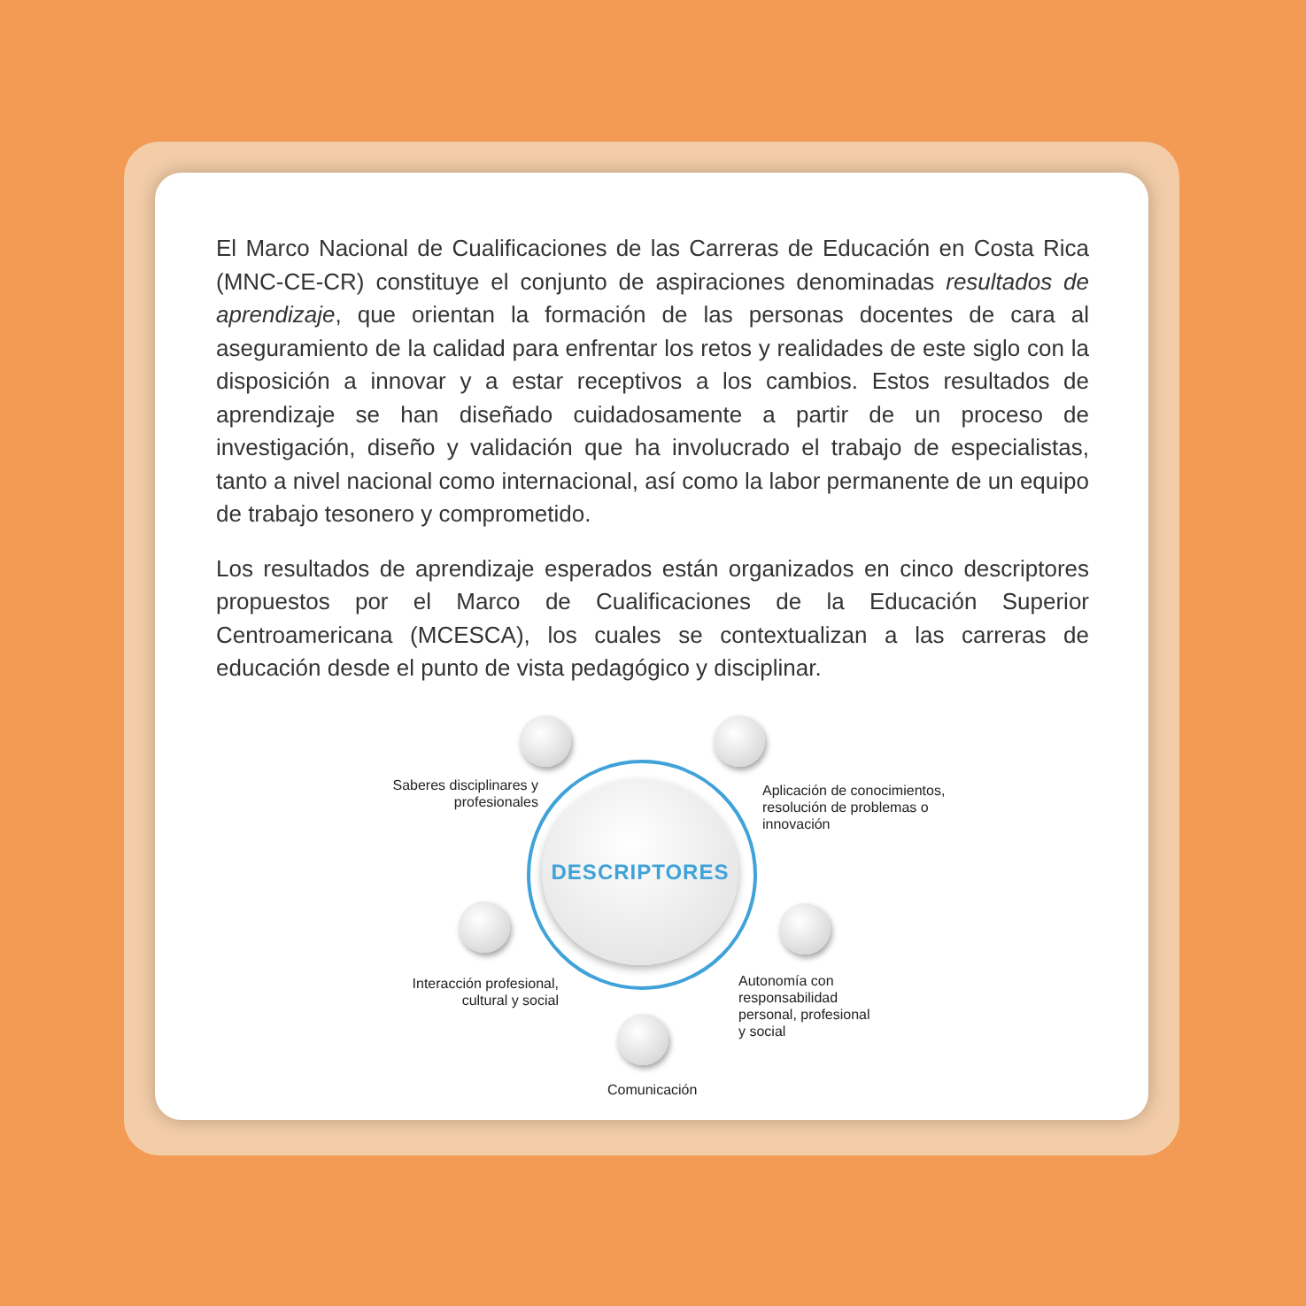El Marco Nacional de Cualificaciones de las Carreras de Educación en Costa Rica (MNC-CE-CR) constituye el conjunto de aspiraciones denominadas resultados de aprendizaje, que orientan la formación de las personas docentes de cara al aseguramiento de la calidad para enfrentar los retos y realidades de este siglo con la disposición a innovar y a estar receptivos a los cambios. Estos resultados de aprendizaje se han diseñado cuidadosamente a partir de un proceso de investigación, diseño y validación que ha involucrado el trabajo de especialistas, tanto a nivel nacional como internacional, así como la labor permanente de un equipo de trabajo tesonero y comprometido.
Los resultados de aprendizaje esperados están organizados en cinco descriptores propuestos por el Marco de Cualificaciones de la Educación Superior Centroamericana (MCESCA), los cuales se contextualizan a las carreras de educación desde el punto de vista pedagógico y disciplinar.
DESCRIPTORES
Saberes disciplinares y profesionales
Aplicación de conocimientos, resolución de problemas o innovación
Interacción profesional, cultural y social
Autonomía con responsabilidad personal, profesional y social
Comunicación